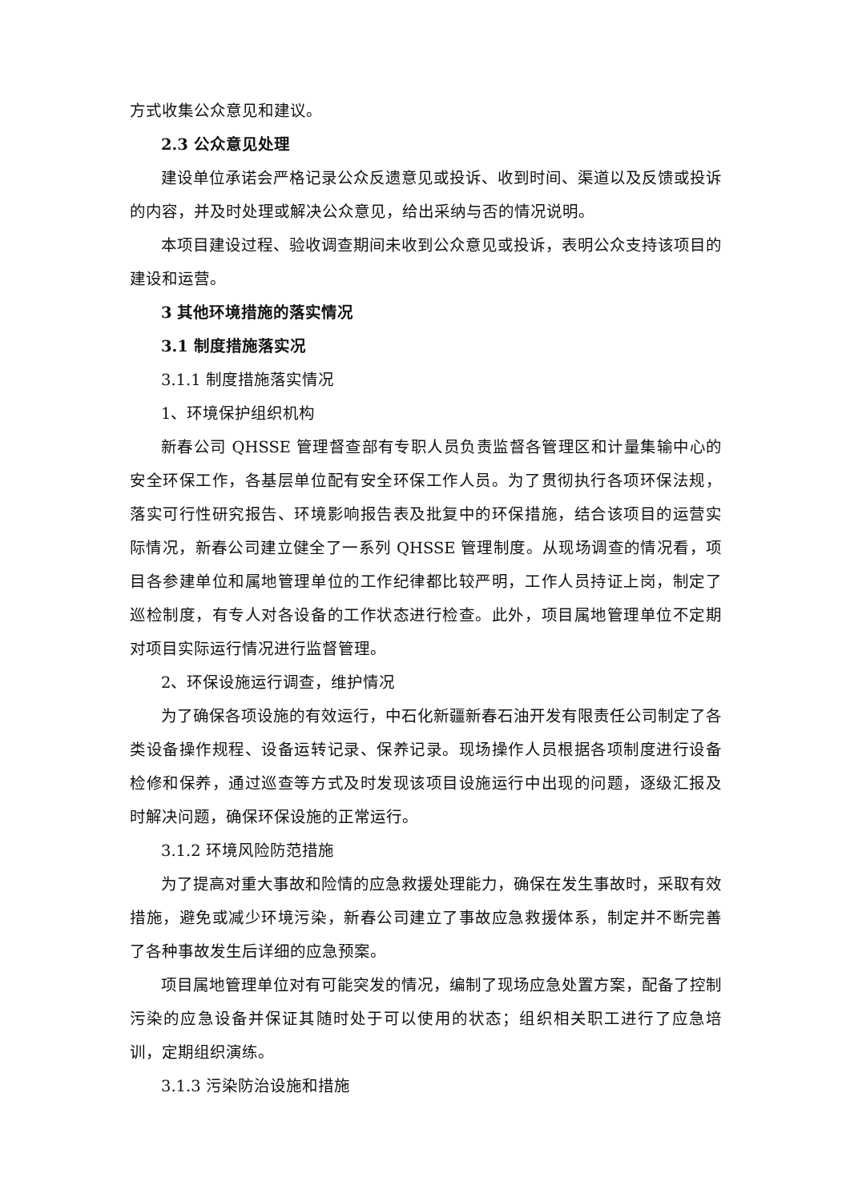方式收集公众意见和建议。
2.3 公众意见处理
建设单位承诺会严格记录公众反遗意见或投诉、收到时间、渠道以及反馈或投诉的内容，并及时处理或解决公众意见，给出采纳与否的情况说明。
本项目建设过程、验收调查期间未收到公众意见或投诉，表明公众支持该项目的建设和运营。
3 其他环境措施的落实情况
3.1 制度措施落实况
3.1.1 制度措施落实情况
1、环境保护组织机构
新春公司 QHSSE 管理督查部有专职人员负责监督各管理区和计量集输中心的安全环保工作，各基层单位配有安全环保工作人员。为了贯彻执行各项环保法规，落实可行性研究报告、环境影响报告表及批复中的环保措施，结合该项目的运营实际情况，新春公司建立健全了一系列 QHSSE 管理制度。从现场调查的情况看，项目各参建单位和属地管理单位的工作纪律都比较严明，工作人员持证上岗，制定了巡检制度，有专人对各设备的工作状态进行检查。此外，项目属地管理单位不定期对项目实际运行情况进行监督管理。
2、环保设施运行调查，维护情况
为了确保各项设施的有效运行，中石化新疆新春石油开发有限责任公司制定了各类设备操作规程、设备运转记录、保养记录。现场操作人员根据各项制度进行设备检修和保养，通过巡查等方式及时发现该项目设施运行中出现的问题，逐级汇报及时解决问题，确保环保设施的正常运行。
3.1.2 环境风险防范措施
为了提高对重大事故和险情的应急救援处理能力，确保在发生事故时，采取有效措施，避免或减少环境污染，新春公司建立了事故应急救援体系，制定并不断完善了各种事故发生后详细的应急预案。
项目属地管理单位对有可能突发的情况，编制了现场应急处置方案，配备了控制污染的应急设备并保证其随时处于可以使用的状态；组织相关职工进行了应急培训，定期组织演练。
3.1.3 污染防治设施和措施